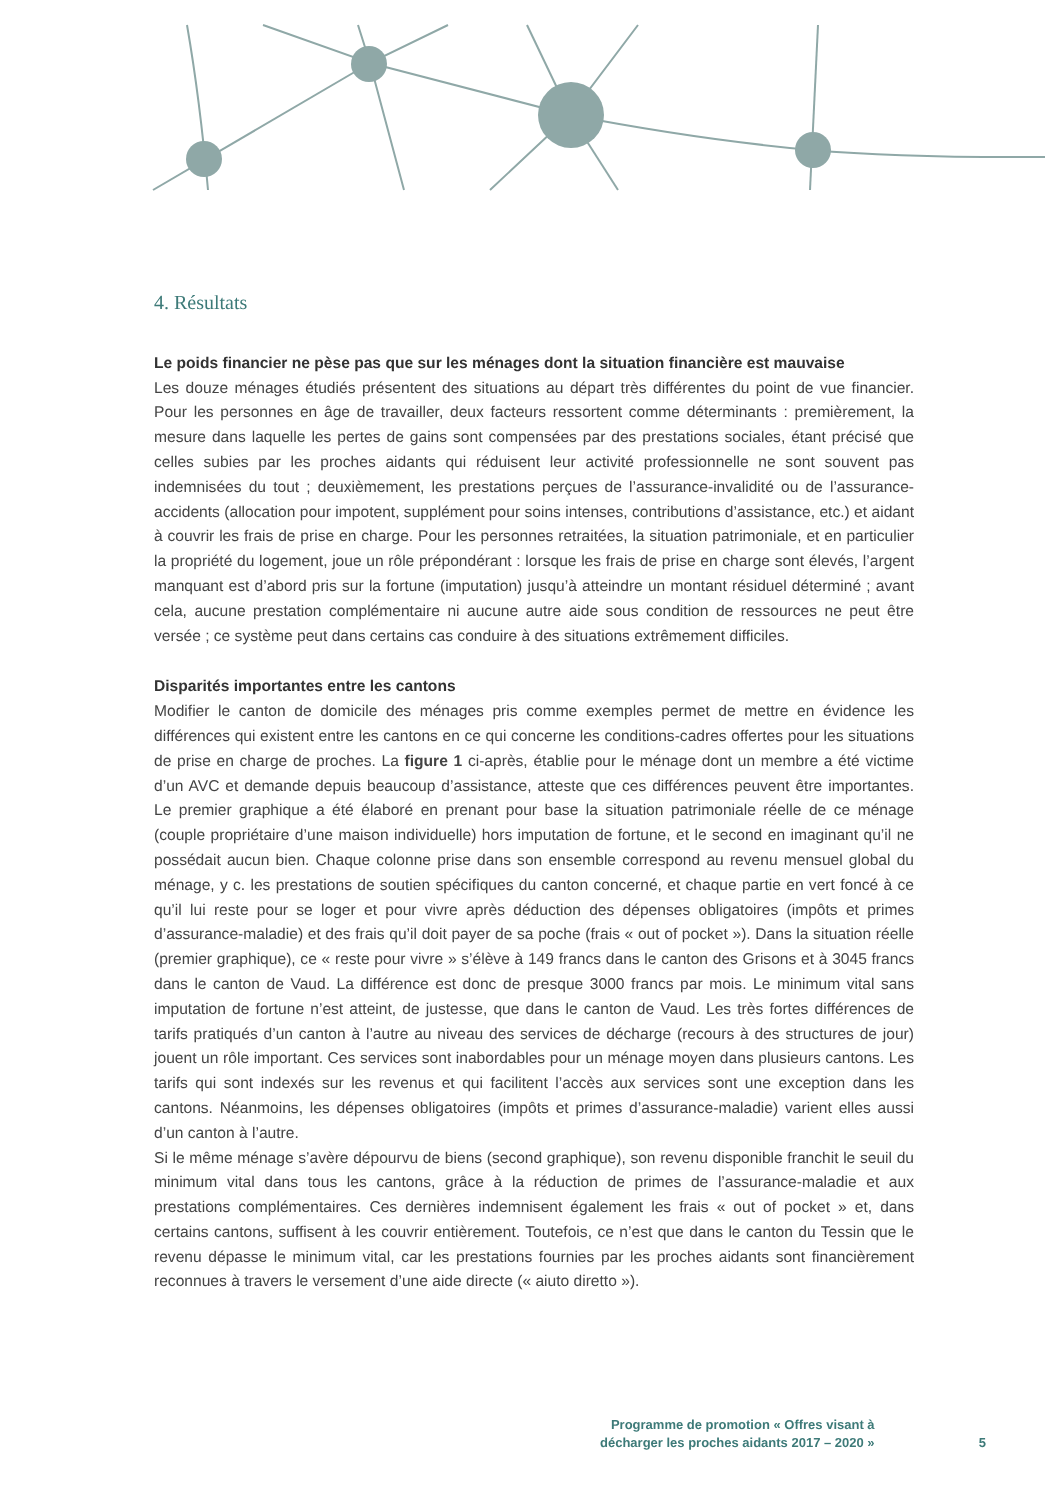4. Résultats
Le poids financier ne pèse pas que sur les ménages dont la situation financière est mauvaise
Les douze ménages étudiés présentent des situations au départ très différentes du point de vue financier. Pour les personnes en âge de travailler, deux facteurs ressortent comme déterminants : premièrement, la mesure dans laquelle les pertes de gains sont compensées par des prestations sociales, étant précisé que celles subies par les proches aidants qui réduisent leur activité professionnelle ne sont souvent pas indemnisées du tout ; deuxièmement, les prestations perçues de l’assurance-invalidité ou de l’assurance-accidents (allocation pour impotent, supplément pour soins intenses, contributions d’assistance, etc.) et aidant à couvrir les frais de prise en charge. Pour les personnes retraitées, la situation patrimoniale, et en particulier la propriété du logement, joue un rôle prépondérant : lorsque les frais de prise en charge sont élevés, l’argent manquant est d’abord pris sur la fortune (imputation) jusqu’à atteindre un montant résiduel déterminé ; avant cela, aucune prestation complémentaire ni aucune autre aide sous condition de ressources ne peut être versée ; ce système peut dans certains cas conduire à des situations extrêmement difficiles.
Disparités importantes entre les cantons
Modifier le canton de domicile des ménages pris comme exemples permet de mettre en évidence les différences qui existent entre les cantons en ce qui concerne les conditions-cadres offertes pour les situations de prise en charge de proches. La figure 1 ci-après, établie pour le ménage dont un membre a été victime d’un AVC et demande depuis beaucoup d’assistance, atteste que ces différences peuvent être importantes. Le premier graphique a été élaboré en prenant pour base la situation patrimoniale réelle de ce ménage (couple propriétaire d’une maison individuelle) hors imputation de fortune, et le second en imaginant qu’il ne possédait aucun bien. Chaque colonne prise dans son ensemble correspond au revenu mensuel global du ménage, y c. les prestations de soutien spécifiques du canton concerné, et chaque partie en vert foncé à ce qu’il lui reste pour se loger et pour vivre après déduction des dépenses obligatoires (impôts et primes d’assurance-maladie) et des frais qu’il doit payer de sa poche (frais « out of pocket »). Dans la situation réelle (premier graphique), ce « reste pour vivre » s’élève à 149 francs dans le canton des Grisons et à 3045 francs dans le canton de Vaud. La différence est donc de presque 3000 francs par mois. Le minimum vital sans imputation de fortune n’est atteint, de justesse, que dans le canton de Vaud. Les très fortes différences de tarifs pratiqués d’un canton à l’autre au niveau des services de décharge (recours à des structures de jour) jouent un rôle important. Ces services sont inabordables pour un ménage moyen dans plusieurs cantons. Les tarifs qui sont indexés sur les revenus et qui facilitent l’accès aux services sont une exception dans les cantons. Néanmoins, les dépenses obligatoires (impôts et primes d’assurance-maladie) varient elles aussi d’un canton à l’autre.
Si le même ménage s’avère dépourvu de biens (second graphique), son revenu disponible franchit le seuil du minimum vital dans tous les cantons, grâce à la réduction de primes de l’assurance-maladie et aux prestations complémentaires. Ces dernières indemnisent également les frais « out of pocket » et, dans certains cantons, suffisent à les couvrir entièrement. Toutefois, ce n’est que dans le canton du Tessin que le revenu dépasse le minimum vital, car les prestations fournies par les proches aidants sont financièrement reconnues à travers le versement d’une aide directe (« aiuto diretto »).
Programme de promotion « Offres visant à
décharger les proches aidants 2017 – 2020 »
5